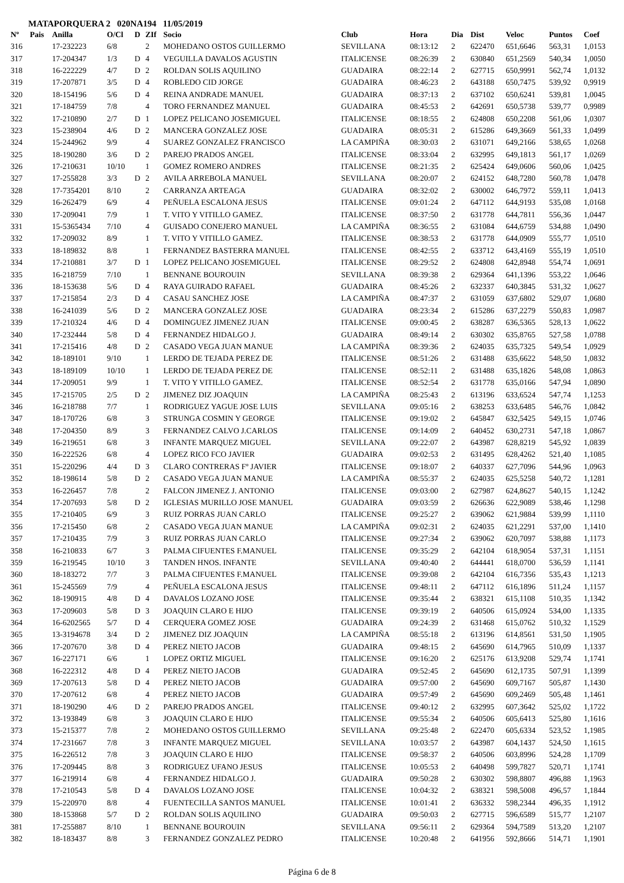MATAPORQUERA 2 020NA194 11/05/2019
| Nº | Pais | Anilla | O/Cl | D | ZIf | Socio | Club | Hora | Dia | Dist | Veloc | Puntos | Coef |
| --- | --- | --- | --- | --- | --- | --- | --- | --- | --- | --- | --- | --- | --- |
| 316 | | 17-232223 | 6/8 | | 2 | MOHEDANO OSTOS GUILLERMO | SEVILLANA | 08:13:12 | 2 | 622470 | 651,6646 | 563,31 | 1,0153 |
| 317 | | 17-204347 | 1/3 | D | 4 | VEGUILLA DAVALOS AGUSTIN | ITALICENSE | 08:26:39 | 2 | 630840 | 651,2569 | 540,34 | 1,0050 |
| 318 | | 16-222229 | 4/7 | D | 2 | ROLDAN SOLIS AQUILINO | GUADAIRA | 08:22:14 | 2 | 627715 | 650,9991 | 562,74 | 1,0132 |
| 319 | | 17-207871 | 3/5 | D | 4 | ROBLEDO CID JORGE | GUADAIRA | 08:46:23 | 2 | 643188 | 650,7475 | 539,92 | 0,9919 |
| 320 | | 18-154196 | 5/6 | D | 4 | REINA ANDRADE MANUEL | GUADAIRA | 08:37:13 | 2 | 637102 | 650,6241 | 539,81 | 1,0045 |
| 321 | | 17-184759 | 7/8 | | 4 | TORO FERNANDEZ MANUEL | GUADAIRA | 08:45:53 | 2 | 642691 | 650,5738 | 539,77 | 0,9989 |
| 322 | | 17-210890 | 2/7 | D | 1 | LOPEZ PELICANO JOSEMIGUEL | ITALICENSE | 08:18:55 | 2 | 624808 | 650,2208 | 561,06 | 1,0307 |
| 323 | | 15-238904 | 4/6 | D | 2 | MANCERA GONZALEZ JOSE | GUADAIRA | 08:05:31 | 2 | 615286 | 649,3669 | 561,33 | 1,0499 |
| 324 | | 15-244962 | 9/9 | | 4 | SUAREZ GONZALEZ FRANCISCO | LA CAMPIÑA | 08:30:03 | 2 | 631071 | 649,2166 | 538,65 | 1,0268 |
| 325 | | 18-190280 | 3/6 | D | 2 | PAREJO PRADOS ANGEL | ITALICENSE | 08:33:04 | 2 | 632995 | 649,1813 | 561,17 | 1,0269 |
| 326 | | 17-210631 | 10/10 | | 1 | GOMEZ ROMERO ANDRES | ITALICENSE | 08:21:35 | 2 | 625424 | 649,0606 | 560,06 | 1,0425 |
| 327 | | 17-255828 | 3/3 | D | 2 | AVILA ARREBOLA MANUEL | SEVILLANA | 08:20:07 | 2 | 624152 | 648,7280 | 560,78 | 1,0478 |
| 328 | | 17-7354201 | 8/10 | | 2 | CARRANZA ARTEAGA | GUADAIRA | 08:32:02 | 2 | 630002 | 646,7972 | 559,11 | 1,0413 |
| 329 | | 16-262479 | 6/9 | | 4 | PEÑUELA ESCALONA JESUS | ITALICENSE | 09:01:24 | 2 | 647112 | 644,9193 | 535,08 | 1,0168 |
| 330 | | 17-209041 | 7/9 | | 1 | T. VITO Y VITILLO GAMEZ. | ITALICENSE | 08:37:50 | 2 | 631778 | 644,7811 | 556,36 | 1,0447 |
| 331 | | 15-5365434 | 7/10 | | 4 | GUISADO CONEJERO MANUEL | LA CAMPIÑA | 08:36:55 | 2 | 631084 | 644,6759 | 534,88 | 1,0490 |
| 332 | | 17-209032 | 8/9 | | 1 | T. VITO Y VITILLO GAMEZ. | ITALICENSE | 08:38:53 | 2 | 631778 | 644,0909 | 555,77 | 1,0510 |
| 333 | | 18-189832 | 8/8 | | 1 | FERNANDEZ BASTERRA MANUEL | ITALICENSE | 08:42:55 | 2 | 633712 | 643,4169 | 555,19 | 1,0510 |
| 334 | | 17-210881 | 3/7 | D | 1 | LOPEZ PELICANO JOSEMIGUEL | ITALICENSE | 08:29:52 | 2 | 624808 | 642,8948 | 554,74 | 1,0691 |
| 335 | | 16-218759 | 7/10 | | 1 | BENNANE BOUROUIN | SEVILLANA | 08:39:38 | 2 | 629364 | 641,1396 | 553,22 | 1,0646 |
| 336 | | 18-153638 | 5/6 | D | 4 | RAYA GUIRADO RAFAEL | GUADAIRA | 08:45:26 | 2 | 632337 | 640,3845 | 531,32 | 1,0627 |
| 337 | | 17-215854 | 2/3 | D | 4 | CASAU SANCHEZ JOSE | LA CAMPIÑA | 08:47:37 | 2 | 631059 | 637,6802 | 529,07 | 1,0680 |
| 338 | | 16-241039 | 5/6 | D | 2 | MANCERA GONZALEZ JOSE | GUADAIRA | 08:23:34 | 2 | 615286 | 637,2279 | 550,83 | 1,0987 |
| 339 | | 17-210324 | 4/6 | D | 4 | DOMINGUEZ JIMENEZ JUAN | ITALICENSE | 09:00:45 | 2 | 638287 | 636,5365 | 528,13 | 1,0622 |
| 340 | | 17-232444 | 5/8 | D | 4 | FERNANDEZ HIDALGO J. | GUADAIRA | 08:49:14 | 2 | 630302 | 635,8765 | 527,58 | 1,0788 |
| 341 | | 17-215416 | 4/8 | D | 2 | CASADO VEGA JUAN MANUE | LA CAMPIÑA | 08:39:36 | 2 | 624035 | 635,7325 | 549,54 | 1,0929 |
| 342 | | 18-189101 | 9/10 | | 1 | LERDO DE TEJADA PEREZ DE | ITALICENSE | 08:51:26 | 2 | 631488 | 635,6622 | 548,50 | 1,0832 |
| 343 | | 18-189109 | 10/10 | | 1 | LERDO DE TEJADA PEREZ DE | ITALICENSE | 08:52:11 | 2 | 631488 | 635,1826 | 548,08 | 1,0863 |
| 344 | | 17-209051 | 9/9 | | 1 | T. VITO Y VITILLO GAMEZ. | ITALICENSE | 08:52:54 | 2 | 631778 | 635,0166 | 547,94 | 1,0890 |
| 345 | | 17-215705 | 2/5 | D | 2 | JIMENEZ DIZ JOAQUIN | LA CAMPIÑA | 08:25:43 | 2 | 613196 | 633,6524 | 547,74 | 1,1253 |
| 346 | | 16-218788 | 7/7 | | 1 | RODRIGUEZ YAGUE JOSE LUIS | SEVILLANA | 09:05:16 | 2 | 638253 | 633,6485 | 546,76 | 1,0842 |
| 347 | | 18-170726 | 6/8 | | 3 | STRUNGA COSMIN Y GEORGE | ITALICENSE | 09:19:02 | 2 | 645847 | 632,5425 | 549,15 | 1,0746 |
| 348 | | 17-204350 | 8/9 | | 3 | FERNANDEZ CALVO J.CARLOS | ITALICENSE | 09:14:09 | 2 | 640452 | 630,2731 | 547,18 | 1,0867 |
| 349 | | 16-219651 | 6/8 | | 3 | INFANTE MARQUEZ MIGUEL | SEVILLANA | 09:22:07 | 2 | 643987 | 628,8219 | 545,92 | 1,0839 |
| 350 | | 16-222526 | 6/8 | | 4 | LOPEZ RICO FCO JAVIER | GUADAIRA | 09:02:53 | 2 | 631495 | 628,4262 | 521,40 | 1,1085 |
| 351 | | 15-220296 | 4/4 | D | 3 | CLARO CONTRERAS Fº JAVIER | ITALICENSE | 09:18:07 | 2 | 640337 | 627,7096 | 544,96 | 1,0963 |
| 352 | | 18-198614 | 5/8 | D | 2 | CASADO VEGA JUAN MANUE | LA CAMPIÑA | 08:55:37 | 2 | 624035 | 625,5258 | 540,72 | 1,1281 |
| 353 | | 16-226457 | 7/8 | | 2 | FALCON JIMENEZ J. ANTONIO | ITALICENSE | 09:03:00 | 2 | 627987 | 624,8627 | 540,15 | 1,1242 |
| 354 | | 17-207693 | 5/8 | D | 2 | IGLESIAS MURILLO JOSE MANUEL | GUADAIRA | 09:03:59 | 2 | 626636 | 622,9089 | 538,46 | 1,1298 |
| 355 | | 17-210405 | 6/9 | | 3 | RUIZ PORRAS JUAN CARLO | ITALICENSE | 09:25:27 | 2 | 639062 | 621,9884 | 539,99 | 1,1110 |
| 356 | | 17-215450 | 6/8 | | 2 | CASADO VEGA JUAN MANUE | LA CAMPIÑA | 09:02:31 | 2 | 624035 | 621,2291 | 537,00 | 1,1410 |
| 357 | | 17-210435 | 7/9 | | 3 | RUIZ PORRAS JUAN CARLO | ITALICENSE | 09:27:34 | 2 | 639062 | 620,7097 | 538,88 | 1,1173 |
| 358 | | 16-210833 | 6/7 | | 3 | PALMA CIFUENTES F.MANUEL | ITALICENSE | 09:35:29 | 2 | 642104 | 618,9054 | 537,31 | 1,1151 |
| 359 | | 16-219545 | 10/10 | | 3 | TANDEN HNOS. INFANTE | SEVILLANA | 09:40:40 | 2 | 644441 | 618,0700 | 536,59 | 1,1141 |
| 360 | | 18-183272 | 7/7 | | 3 | PALMA CIFUENTES F.MANUEL | ITALICENSE | 09:39:08 | 2 | 642104 | 616,7356 | 535,43 | 1,1213 |
| 361 | | 15-245569 | 7/9 | | 4 | PEÑUELA ESCALONA JESUS | ITALICENSE | 09:48:11 | 2 | 647112 | 616,1896 | 511,24 | 1,1157 |
| 362 | | 18-190915 | 4/8 | D | 4 | DAVALOS LOZANO JOSE | ITALICENSE | 09:35:44 | 2 | 638321 | 615,1108 | 510,35 | 1,1342 |
| 363 | | 17-209603 | 5/8 | D | 3 | JOAQUIN CLARO E HIJO | ITALICENSE | 09:39:19 | 2 | 640506 | 615,0924 | 534,00 | 1,1335 |
| 364 | | 16-6202565 | 5/7 | D | 4 | CERQUERA GOMEZ JOSE | GUADAIRA | 09:24:39 | 2 | 631468 | 615,0762 | 510,32 | 1,1529 |
| 365 | | 13-3194678 | 3/4 | D | 2 | JIMENEZ DIZ JOAQUIN | LA CAMPIÑA | 08:55:18 | 2 | 613196 | 614,8561 | 531,50 | 1,1905 |
| 366 | | 17-207670 | 3/8 | D | 4 | PEREZ NIETO JACOB | GUADAIRA | 09:48:15 | 2 | 645690 | 614,7965 | 510,09 | 1,1337 |
| 367 | | 16-227171 | 6/6 | | 1 | LOPEZ ORTIZ MIGUEL | ITALICENSE | 09:16:20 | 2 | 625176 | 613,9208 | 529,74 | 1,1741 |
| 368 | | 16-222312 | 4/8 | D | 4 | PEREZ NIETO JACOB | GUADAIRA | 09:52:45 | 2 | 645690 | 612,1735 | 507,91 | 1,1399 |
| 369 | | 17-207613 | 5/8 | D | 4 | PEREZ NIETO JACOB | GUADAIRA | 09:57:00 | 2 | 645690 | 609,7167 | 505,87 | 1,1430 |
| 370 | | 17-207612 | 6/8 | | 4 | PEREZ NIETO JACOB | GUADAIRA | 09:57:49 | 2 | 645690 | 609,2469 | 505,48 | 1,1461 |
| 371 | | 18-190290 | 4/6 | D | 2 | PAREJO PRADOS ANGEL | ITALICENSE | 09:40:12 | 2 | 632995 | 607,3642 | 525,02 | 1,1722 |
| 372 | | 13-193849 | 6/8 | | 3 | JOAQUIN CLARO E HIJO | ITALICENSE | 09:55:34 | 2 | 640506 | 605,6413 | 525,80 | 1,1616 |
| 373 | | 15-215377 | 7/8 | | 2 | MOHEDANO OSTOS GUILLERMO | SEVILLANA | 09:25:48 | 2 | 622470 | 605,6334 | 523,52 | 1,1985 |
| 374 | | 17-231667 | 7/8 | | 3 | INFANTE MARQUEZ MIGUEL | SEVILLANA | 10:03:57 | 2 | 643987 | 604,1437 | 524,50 | 1,1615 |
| 375 | | 16-226512 | 7/8 | | 3 | JOAQUIN CLARO E HIJO | ITALICENSE | 09:58:37 | 2 | 640506 | 603,8996 | 524,28 | 1,1709 |
| 376 | | 17-209445 | 8/8 | | 3 | RODRIGUEZ UFANO JESUS | ITALICENSE | 10:05:53 | 2 | 640498 | 599,7827 | 520,71 | 1,1741 |
| 377 | | 16-219914 | 6/8 | | 4 | FERNANDEZ HIDALGO J. | GUADAIRA | 09:50:28 | 2 | 630302 | 598,8807 | 496,88 | 1,1963 |
| 378 | | 17-210543 | 5/8 | D | 4 | DAVALOS LOZANO JOSE | ITALICENSE | 10:04:32 | 2 | 638321 | 598,5008 | 496,57 | 1,1844 |
| 379 | | 15-220970 | 8/8 | | 4 | FUENTECILLA SANTOS MANUEL | ITALICENSE | 10:01:41 | 2 | 636332 | 598,2344 | 496,35 | 1,1912 |
| 380 | | 18-153868 | 5/7 | D | 2 | ROLDAN SOLIS AQUILINO | GUADAIRA | 09:50:03 | 2 | 627715 | 596,6589 | 515,77 | 1,2107 |
| 381 | | 17-255887 | 8/10 | | 1 | BENNANE BOUROUIN | SEVILLANA | 09:56:11 | 2 | 629364 | 594,7589 | 513,20 | 1,2107 |
| 382 | | 18-183437 | 8/8 | | 3 | FERNANDEZ GONZALEZ PEDRO | ITALICENSE | 10:20:48 | 2 | 641956 | 592,8666 | 514,71 | 1,1901 |
Página 6 de 8